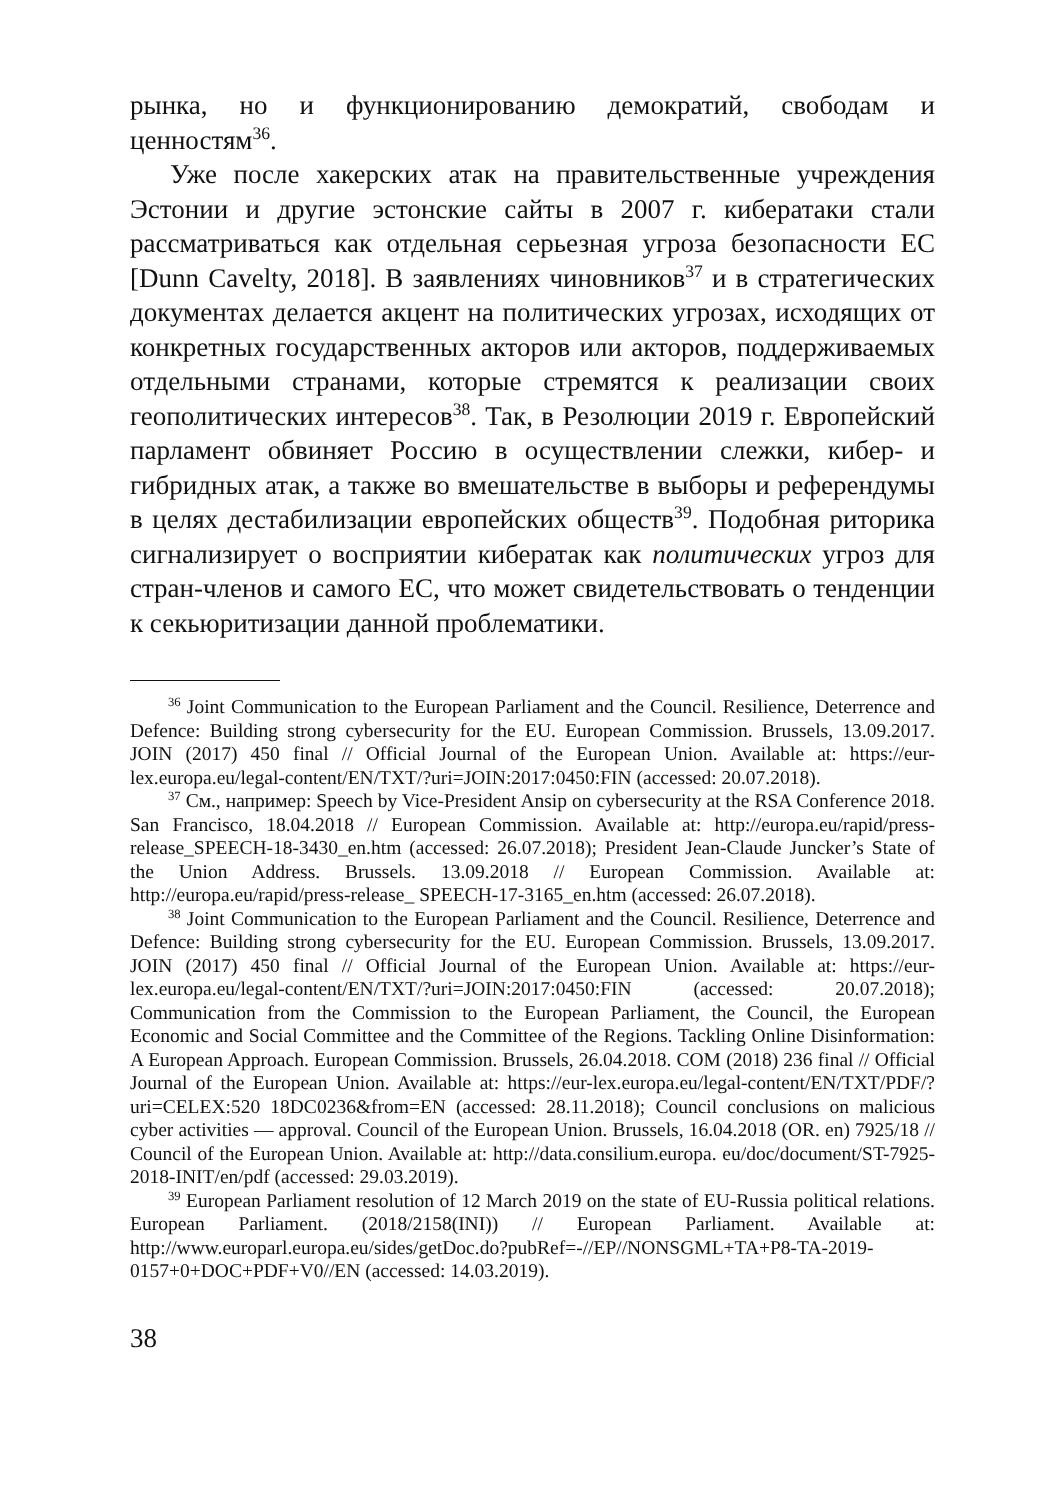рынка, но и функционированию демократий, свободам и ценностям<sup>36</sup>.
Уже после хакерских атак на правительственные учреждения Эстонии и другие эстонские сайты в 2007 г. кибератаки стали рассматриваться как отдельная серьезная угроза безопасности ЕС [Dunn Cavelty, 2018]. В заявлениях чиновников<sup>37</sup> и в стратегических документах делается акцент на политических угрозах, исходящих от конкретных государственных акторов или акторов, поддерживаемых отдельными странами, которые стремятся к реализации своих геополитических интересов<sup>38</sup>. Так, в Резолюции 2019 г. Европейский парламент обвиняет Россию в осуществлении слежки, кибер- и гибридных атак, а также во вмешательстве в выборы и референдумы в целях дестабилизации европейских обществ<sup>39</sup>. Подобная риторика сигнализирует о восприятии кибератак как политических угроз для стран-членов и самого ЕС, что может свидетельствовать о тенденции к секьюритизации данной проблематики.
<sup>36</sup> Joint Communication to the European Parliament and the Council. Resilience, Deterrence and Defence: Building strong cybersecurity for the EU. European Commission. Brussels, 13.09.2017. JOIN (2017) 450 final // Official Journal of the European Union. Available at: https://eur-lex.europa.eu/legal-content/EN/TXT/?uri=JOIN:2017:0450:FIN (accessed: 20.07.2018).
<sup>37</sup> См., например: Speech by Vice-President Ansip on cybersecurity at the RSA Conference 2018. San Francisco, 18.04.2018 // European Commission. Available at: http://europa.eu/rapid/press-release_SPEECH-18-3430_en.htm (accessed: 26.07.2018); President Jean-Claude Juncker’s State of the Union Address. Brussels. 13.09.2018 // European Commission. Available at: http://europa.eu/rapid/press-release_ SPEECH-17-3165_en.htm (accessed: 26.07.2018).
<sup>38</sup> Joint Communication to the European Parliament and the Council. Resilience, Deterrence and Defence: Building strong cybersecurity for the EU. European Commission. Brussels, 13.09.2017. JOIN (2017) 450 final // Official Journal of the European Union. Available at: https://eur-lex.europa.eu/legal-content/EN/TXT/?uri=JOIN:2017:0450:FIN (accessed: 20.07.2018); Communication from the Commission to the European Parliament, the Council, the European Economic and Social Committee and the Committee of the Regions. Tackling Online Disinformation: A European Approach. European Commission. Brussels, 26.04.2018. COM (2018) 236 final // Official Journal of the European Union. Available at: https://eur-lex.europa.eu/legal-content/EN/TXT/PDF/?uri=CELEX:520 18DC0236&from=EN (accessed: 28.11.2018); Council conclusions on malicious cyber activities — approval. Council of the European Union. Brussels, 16.04.2018 (OR. en) 7925/18 // Council of the European Union. Available at: http://data.consilium.europa. eu/doc/document/ST-7925-2018-INIT/en/pdf (accessed: 29.03.2019).
<sup>39</sup> European Parliament resolution of 12 March 2019 on the state of EU-Russia political relations. European Parliament. (2018/2158(INI)) // European Parliament. Available at: http://www.europarl.europa.eu/sides/getDoc.do?pubRef=-//EP//NONSGML+TA+P8-TA-2019-0157+0+DOC+PDF+V0//EN (accessed: 14.03.2019).
38